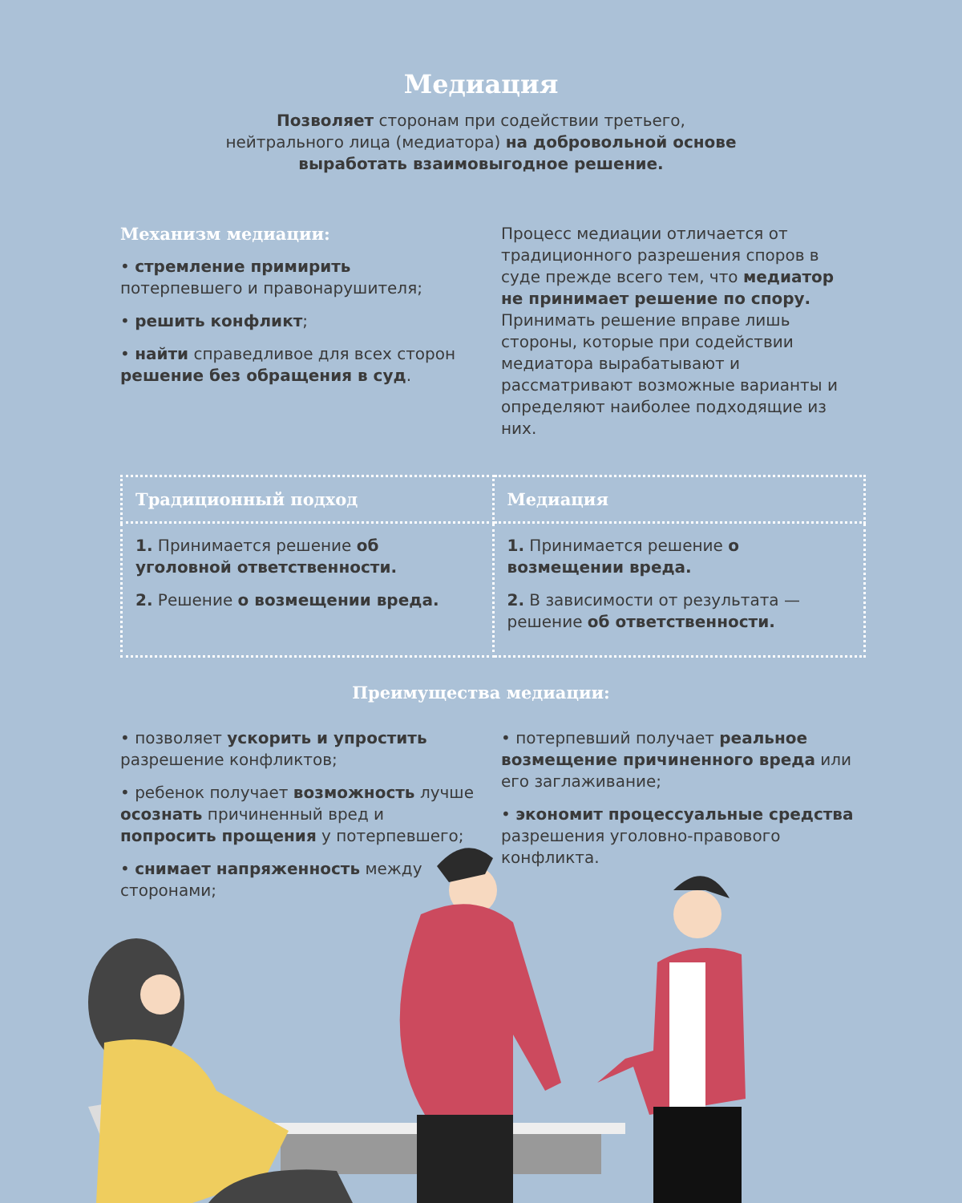Медиация
Позволяет сторонам при содействии третьего, нейтрального лица (медиатора) на добровольной основе выработать взаимовыгодное решение.
Механизм медиации:
• стремление примирить потерпевшего и правонарушителя;
• решить конфликт;
• найти справедливое для всех сторон решение без обращения в суд.
Процесс медиации отличается от традиционного разрешения споров в суде прежде всего тем, что медиатор не принимает решение по спору. Принимать решение вправе лишь стороны, которые при содействии медиатора вырабатывают и рассматривают возможные варианты и определяют наиболее подходящие из них.
| Традиционный подход | Медиация |
| --- | --- |
| 1. Принимается решение об уголовной ответственности. 2. Решение о возмещении вреда. | 1. Принимается решение о возмещении вреда. 2. В зависимости от результата — решение об ответственности. |
Преимущества медиации:
• позволяет ускорить и упростить разрешение конфликтов;
• ребенок получает возможность лучше осознать причиненный вред и попросить прощения у потерпевшего;
• снимает напряженность между сторонами;
• потерпевший получает реальное возмещение причиненного вреда или его заглаживание;
• экономит процессуальные средства разрешения уголовно-правового конфликта.